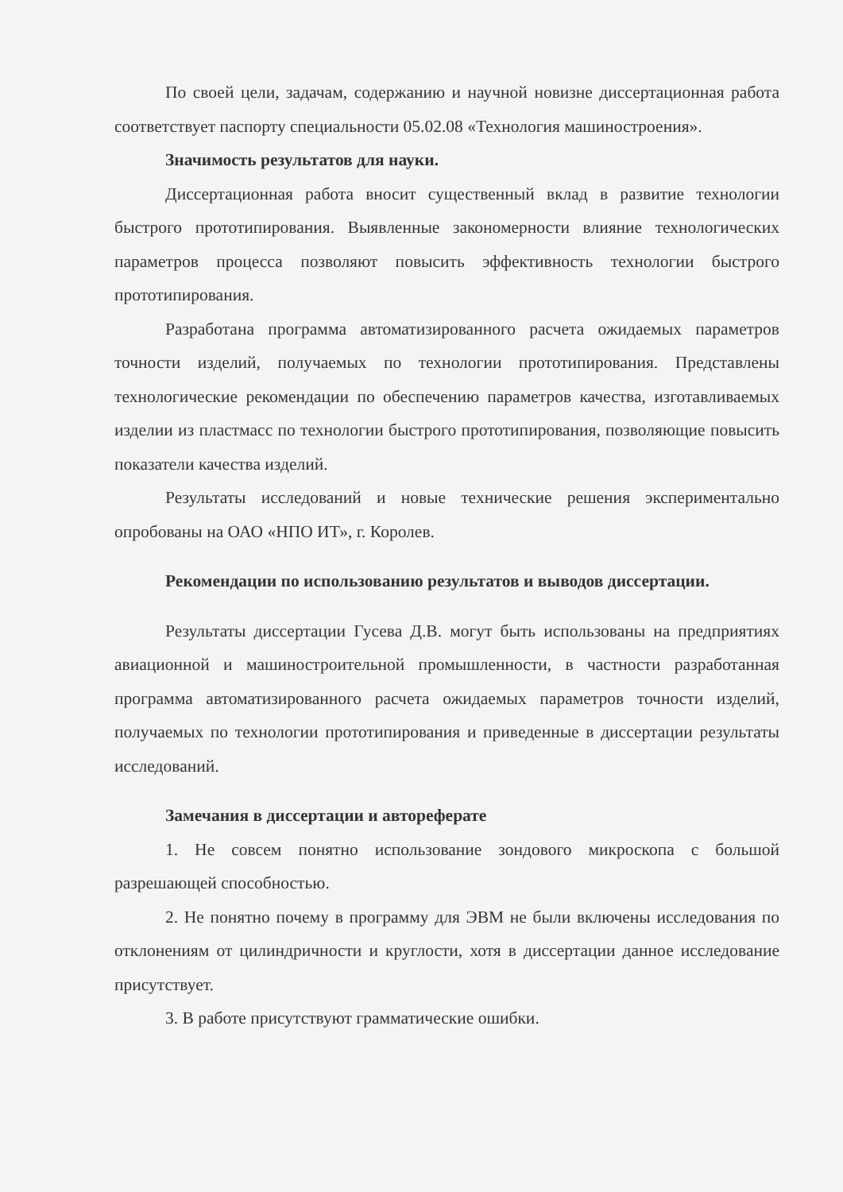По своей цели, задачам, содержанию и научной новизне диссертационная работа соответствует паспорту специальности 05.02.08 «Технология машиностроения».
Значимость результатов для науки.
Диссертационная работа вносит существенный вклад в развитие технологии быстрого прототипирования. Выявленные закономерности влияние технологических параметров процесса позволяют повысить эффективность технологии быстрого прототипирования.
Разработана программа автоматизированного расчета ожидаемых параметров точности изделий, получаемых по технологии прототипирования. Представлены технологические рекомендации по обеспечению параметров качества, изготавливаемых изделии из пластмасс по технологии быстрого прототипирования, позволяющие повысить показатели качества изделий.
Результаты исследований и новые технические решения экспериментально опробованы на ОАО «НПО ИТ», г. Королев.
Рекомендации по использованию результатов и выводов диссертации.
Результаты диссертации Гусева Д.В. могут быть использованы на предприятиях авиационной и машиностроительной промышленности, в частности разработанная программа автоматизированного расчета ожидаемых параметров точности изделий, получаемых по технологии прототипирования и приведенные в диссертации результаты исследований.
Замечания в диссертации и автореферате
1. Не совсем понятно использование зондового микроскопа с большой разрешающей способностью.
2. Не понятно почему в программу для ЭВМ не были включены исследования по отклонениям от цилиндричности и круглости, хотя в диссертации данное исследование присутствует.
3. В работе присутствуют грамматические ошибки.